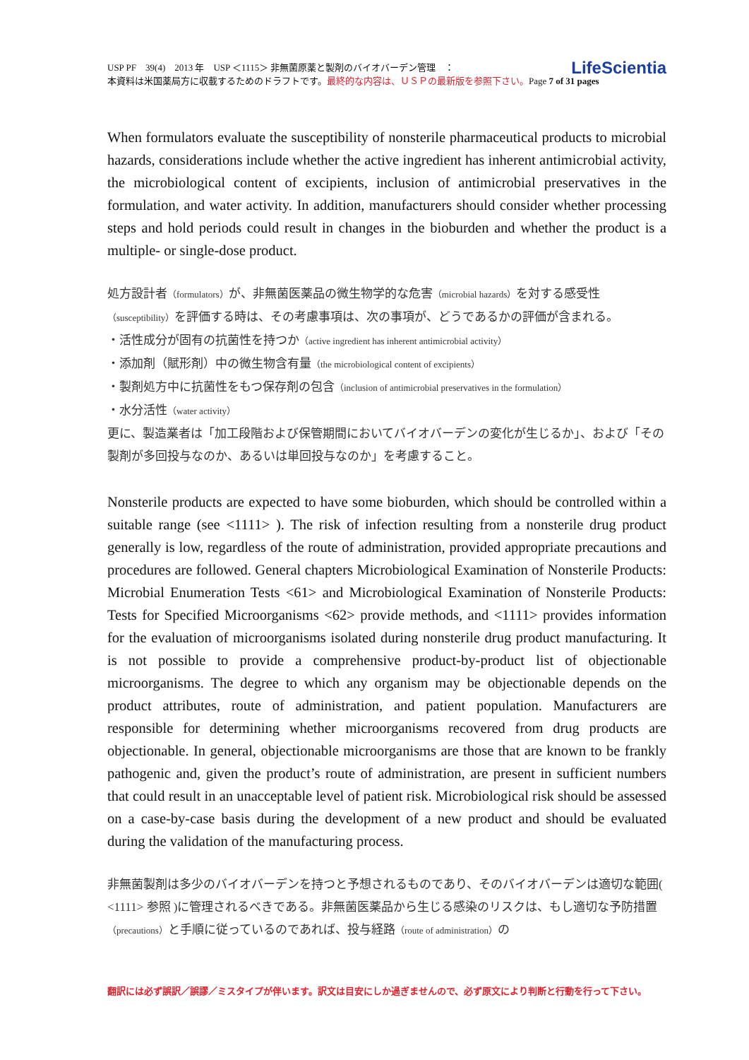LifeScientia USP PF　39(4)　2013 年　USP ＜1115＞ 非無菌原薬と製剤のバイオバーデン管理　：
本資料は米国薬局方に収載するためのドラフトです。最終的な内容は、ＵＳＰの最新版を参照下さい。Page 7 of 31 pages
When formulators evaluate the susceptibility of nonsterile pharmaceutical products to microbial hazards, considerations include whether the active ingredient has inherent antimicrobial activity, the microbiological content of excipients, inclusion of antimicrobial preservatives in the formulation, and water activity. In addition, manufacturers should consider whether processing steps and hold periods could result in changes in the bioburden and whether the product is a multiple- or single-dose product.
処方設計者（formulators）が、非無菌医薬品の微生物学的な危害（microbial hazards）を対する感受性（susceptibility）を評価する時は、その考慮事項は、次の事項が、どうであるかの評価が含まれる。
・活性成分が固有の抗菌性を持つか（active ingredient has inherent antimicrobial activity）
・添加剤（賦形剤）中の微生物含有量（the microbiological content of excipients）
・製剤処方中に抗菌性をもつ保存剤の包含（inclusion of antimicrobial preservatives in the formulation）
・水分活性（water activity）
更に、製造業者は「加工段階および保管期間においてバイオバーデンの変化が生じるか」、および「その製剤が多回投与なのか、あるいは単回投与なのか」を考慮すること。
Nonsterile products are expected to have some bioburden, which should be controlled within a suitable range (see <1111> ). The risk of infection resulting from a nonsterile drug product generally is low, regardless of the route of administration, provided appropriate precautions and procedures are followed. General chapters Microbiological Examination of Nonsterile Products: Microbial Enumeration Tests <61> and Microbiological Examination of Nonsterile Products: Tests for Specified Microorganisms <62> provide methods, and <1111> provides information for the evaluation of microorganisms isolated during nonsterile drug product manufacturing. It is not possible to provide a comprehensive product-by-product list of objectionable microorganisms. The degree to which any organism may be objectionable depends on the product attributes, route of administration, and patient population. Manufacturers are responsible for determining whether microorganisms recovered from drug products are objectionable. In general, objectionable microorganisms are those that are known to be frankly pathogenic and, given the product’s route of administration, are present in sufficient numbers that could result in an unacceptable level of patient risk. Microbiological risk should be assessed on a case-by-case basis during the development of a new product and should be evaluated during the validation of the manufacturing process.
非無菌製剤は多少のバイオバーデンを持つと予想されるものであり、そのバイオバーデンは適切な範囲( <1111> 参照 )に管理されるべきである。非無菌医薬品から生じる感染のリスクは、もし適切な予防措置（precautions）と手順に従っているのであれば、投与経路（route of administration）の
翻訳には必ず誤訳／誤謬／ミスタイプが伴います。訳文は目安にしか過ぎませんので、必ず原文により判断と行動を行って下さい。